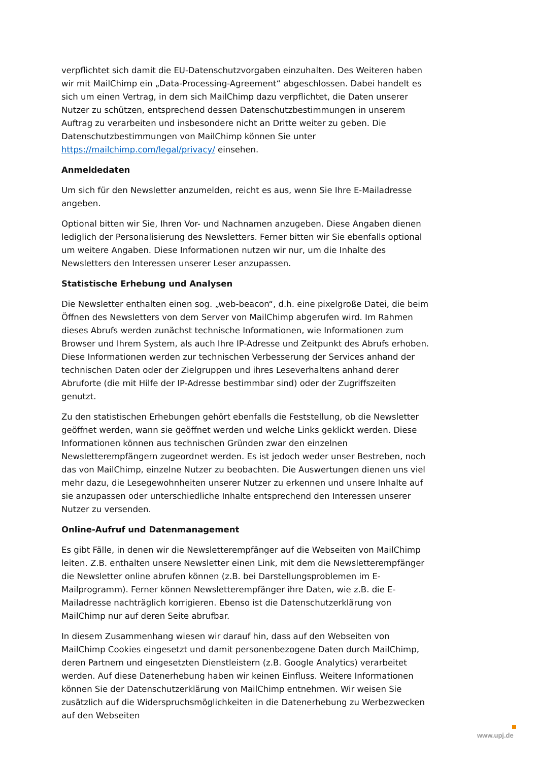verpflichtet sich damit die EU-Datenschutzvorgaben einzuhalten. Des Weiteren haben wir mit MailChimp ein „Data-Processing-Agreement“ abgeschlossen. Dabei handelt es sich um einen Vertrag, in dem sich MailChimp dazu verpflichtet, die Daten unserer Nutzer zu schützen, entsprechend dessen Datenschutzbestimmungen in unserem Auftrag zu verarbeiten und insbesondere nicht an Dritte weiter zu geben. Die Datenschutzbestimmungen von MailChimp können Sie unter https://mailchimp.com/legal/privacy/ einsehen.
Anmeldedaten
Um sich für den Newsletter anzumelden, reicht es aus, wenn Sie Ihre E-Mailadresse angeben.
Optional bitten wir Sie, Ihren Vor- und Nachnamen anzugeben. Diese Angaben dienen lediglich der Personalisierung des Newsletters. Ferner bitten wir Sie ebenfalls optional um weitere Angaben. Diese Informationen nutzen wir nur, um die Inhalte des Newsletters den Interessen unserer Leser anzupassen.
Statistische Erhebung und Analysen
Die Newsletter enthalten einen sog. „web-beacon“, d.h. eine pixelgroße Datei, die beim Öffnen des Newsletters von dem Server von MailChimp abgerufen wird. Im Rahmen dieses Abrufs werden zunächst technische Informationen, wie Informationen zum Browser und Ihrem System, als auch Ihre IP-Adresse und Zeitpunkt des Abrufs erhoben. Diese Informationen werden zur technischen Verbesserung der Services anhand der technischen Daten oder der Zielgruppen und ihres Leseverhaltens anhand derer Abruforte (die mit Hilfe der IP-Adresse bestimmbar sind) oder der Zugriffszeiten genutzt.
Zu den statistischen Erhebungen gehört ebenfalls die Feststellung, ob die Newsletter geöffnet werden, wann sie geöffnet werden und welche Links geklickt werden. Diese Informationen können aus technischen Gründen zwar den einzelnen Newsletterempfängern zugeordnet werden. Es ist jedoch weder unser Bestreben, noch das von MailChimp, einzelne Nutzer zu beobachten. Die Auswertungen dienen uns viel mehr dazu, die Lesegewohnheiten unserer Nutzer zu erkennen und unsere Inhalte auf sie anzupassen oder unterschiedliche Inhalte entsprechend den Interessen unserer Nutzer zu versenden.
Online-Aufruf und Datenmanagement
Es gibt Fälle, in denen wir die Newsletterempfänger auf die Webseiten von MailChimp leiten. Z.B. enthalten unsere Newsletter einen Link, mit dem die Newsletterempfänger die Newsletter online abrufen können (z.B. bei Darstellungsproblemen im E-Mailprogramm). Ferner können Newsletterempfänger ihre Daten, wie z.B. die E-Mailadresse nachträglich korrigieren. Ebenso ist die Datenschutzerklärung von MailChimp nur auf deren Seite abrufbar.
In diesem Zusammenhang wiesen wir darauf hin, dass auf den Webseiten von MailChimp Cookies eingesetzt und damit personenbezogene Daten durch MailChimp, deren Partnern und eingesetzten Dienstleistern (z.B. Google Analytics) verarbeitet werden. Auf diese Datenerhebung haben wir keinen Einfluss. Weitere Informationen können Sie der Datenschutzerklärung von MailChimp entnehmen. Wir weisen Sie zusätzlich auf die Widerspruchsmöglichkeiten in die Datenerhebung zu Werbezwecken auf den Webseiten
www.upj.de